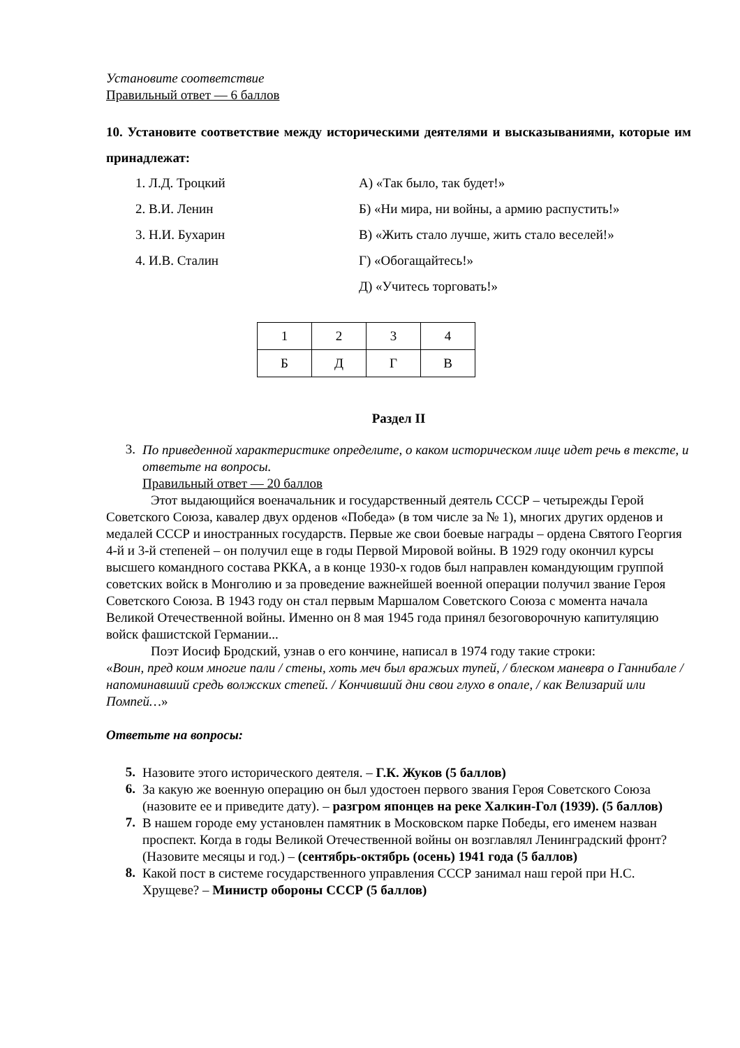Установите соответствие
Правильный ответ — 6 баллов
10. Установите соответствие между историческими деятелями и высказываниями, которые им принадлежат:
1. Л.Д. Троцкий
А) «Так было, так будет!»
2. В.И. Ленин
Б) «Ни мира, ни войны, а армию распустить!»
3. Н.И. Бухарин
В) «Жить стало лучше, жить стало веселей!»
4. И.В. Сталин
Г) «Обогащайтесь!»
Д) «Учитесь торговать!»
| 1 | 2 | 3 | 4 |
| Б | Д | Г | В |
Раздел II
3.
По приведенной характеристике определите, о каком историческом лице идет речь в тексте, и ответьте на вопросы.
Правильный ответ — 20 баллов
Этот выдающийся военачальник и государственный деятель СССР – четырежды Герой Советского Союза, кавалер двух орденов «Победа» (в том числе за № 1), многих других орденов и медалей СССР и иностранных государств. Первые же свои боевые награды – ордена Святого Георгия 4-й и 3-й степеней – он получил еще в годы Первой Мировой войны. В 1929 году окончил курсы высшего командного состава РККА, а в конце 1930-х годов был направлен командующим группой советских войск в Монголию и за проведение важнейшей военной операции получил звание Героя Советского Союза. В 1943 году он стал первым Маршалом Советского Союза с момента начала Великой Отечественной войны. Именно он 8 мая 1945 года принял безоговорочную капитуляцию войск фашистской Германии...
Поэт Иосиф Бродский, узнав о его кончине, написал в 1974 году такие строки:
«Воин, пред коим многие пали / стены, хоть меч был вражьих тупей, / блеском маневра о Ганнибале / напоминавший средь волжских степей. / Кончивший дни свои глухо в опале, / как Велизарий или Помпей…»
Ответьте на вопросы:
5.
Назовите этого исторического деятеля. – Г.К. Жуков (5 баллов)
6.
За какую же военную операцию он был удостоен первого звания Героя Советского Союза (назовите ее и приведите дату). – разгром японцев на реке Халкин-Гол (1939). (5 баллов)
7.
В нашем городе ему установлен памятник в Московском парке Победы, его именем назван проспект. Когда в годы Великой Отечественной войны он возглавлял Ленинградский фронт? (Назовите месяцы и год.) – (сентябрь-октябрь (осень) 1941 года (5 баллов)
8.
Какой пост в системе государственного управления СССР занимал наш герой при Н.С. Хрущеве? – Министр обороны СССР (5 баллов)